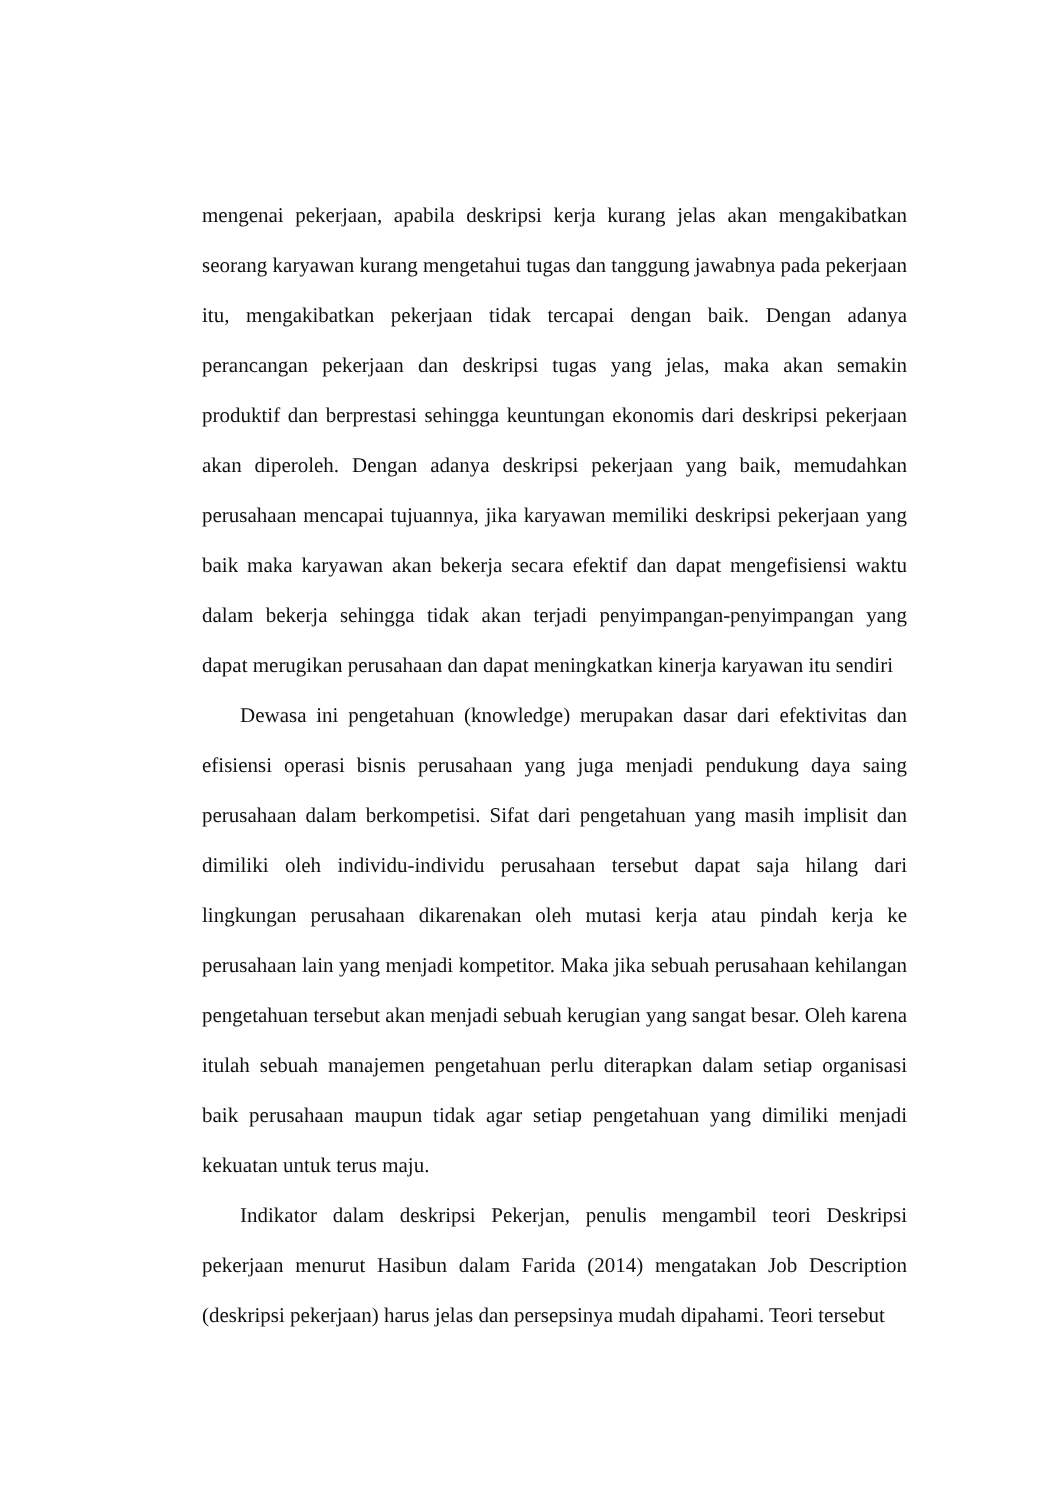mengenai pekerjaan, apabila deskripsi kerja kurang jelas akan mengakibatkan seorang karyawan kurang mengetahui tugas dan tanggung jawabnya pada pekerjaan itu, mengakibatkan pekerjaan tidak tercapai dengan baik. Dengan adanya perancangan pekerjaan dan deskripsi tugas yang jelas, maka akan semakin produktif dan berprestasi sehingga keuntungan ekonomis dari deskripsi pekerjaan akan diperoleh. Dengan adanya deskripsi pekerjaan yang baik, memudahkan perusahaan mencapai tujuannya, jika karyawan memiliki deskripsi pekerjaan yang baik maka karyawan akan bekerja secara efektif dan dapat mengefisiensi waktu dalam bekerja sehingga tidak akan terjadi penyimpangan-penyimpangan yang dapat merugikan perusahaan dan dapat meningkatkan kinerja karyawan itu sendiri
Dewasa ini pengetahuan (knowledge) merupakan dasar dari efektivitas dan efisiensi operasi bisnis perusahaan yang juga menjadi pendukung daya saing perusahaan dalam berkompetisi. Sifat dari pengetahuan yang masih implisit dan dimiliki oleh individu-individu perusahaan tersebut dapat saja hilang dari lingkungan perusahaan dikarenakan oleh mutasi kerja atau pindah kerja ke perusahaan lain yang menjadi kompetitor. Maka jika sebuah perusahaan kehilangan pengetahuan tersebut akan menjadi sebuah kerugian yang sangat besar. Oleh karena itulah sebuah manajemen pengetahuan perlu diterapkan dalam setiap organisasi baik perusahaan maupun tidak agar setiap pengetahuan yang dimiliki menjadi kekuatan untuk terus maju.
Indikator dalam deskripsi Pekerjan, penulis mengambil teori Deskripsi pekerjaan menurut Hasibun dalam Farida (2014) mengatakan Job Description (deskripsi pekerjaan) harus jelas dan persepsinya mudah dipahami. Teori tersebut